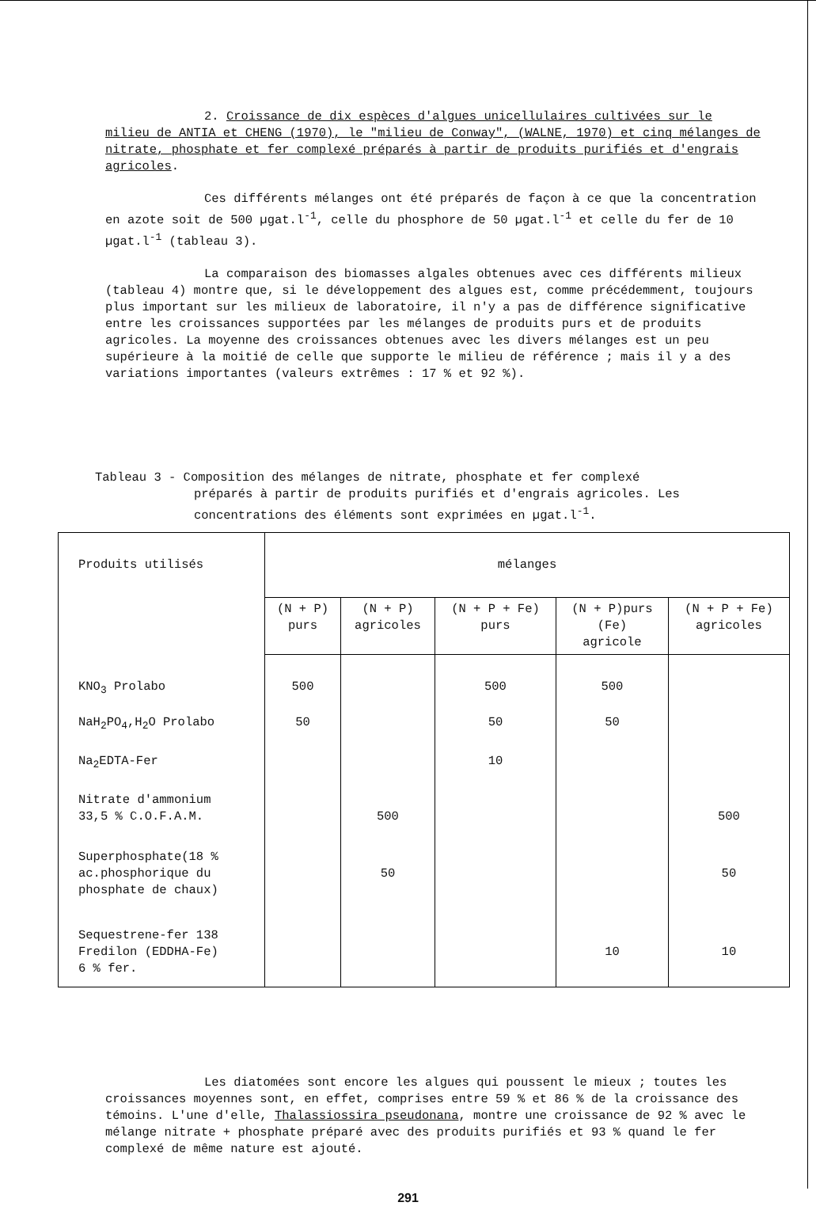2. Croissance de dix espèces d'algues unicellulaires cultivées sur le milieu de ANTIA et CHENG (1970), le "milieu de Conway", (WALNE, 1970) et cinq mélanges de nitrate, phosphate et fer complexé préparés à partir de produits purifiés et d'engrais agricoles.
Ces différents mélanges ont été préparés de façon à ce que la concentration en azote soit de 500 µgat.l<sup>-1</sup>, celle du phosphore de 50 µgat.l<sup>-1</sup> et celle du fer de 10 µgat.l<sup>-1</sup> (tableau 3).
La comparaison des biomasses algales obtenues avec ces différents milieux (tableau 4) montre que, si le développement des algues est, comme précédemment, toujours plus important sur les milieux de laboratoire, il n'y a pas de différence significative entre les croissances supportées par les mélanges de produits purs et de produits agricoles. La moyenne des croissances obtenues avec les divers mélanges est un peu supérieure à la moitié de celle que supporte le milieu de référence ; mais il y a des variations importantes (valeurs extrêmes : 17 % et 92 %).
Tableau 3 - Composition des mélanges de nitrate, phosphate et fer complexé
préparés à partir de produits purifiés et d'engrais agricoles. Les concentrations des éléments sont exprimées en µgat.l<sup>-1</sup>.
| Produits utilisés | mélanges | | | | |
| --- | --- | --- | --- | --- | --- |
| | (N + P) purs | (N + P) agricoles | (N + P + Fe) purs | (N + P)purs (Fe) agricole | (N + P + Fe) agricoles |
| KNO<sub>3</sub> Prolabo | 500 | | 500 | 500 | |
| NaH<sub>2</sub>PO<sub>4</sub>,H<sub>2</sub>O Prolabo | 50 | | 50 | 50 | |
| Na<sub>2</sub>EDTA-Fer | | | 10 | | |
| Nitrate d'ammonium 33,5 % C.O.F.A.M. | | 500 | | | 500 |
| Superphosphate(18 % ac.phosphorique du phosphate de chaux) | | 50 | | | 50 |
| Sequestrene-fer 138 Fredilon (EDDHA-Fe) 6 % fer. | | | | 10 | 10 |
Les diatomées sont encore les algues qui poussent le mieux ; toutes les croissances moyennes sont, en effet, comprises entre 59 % et 86 % de la croissance des témoins. L'une d'elle, Thalassiossira pseudonana, montre une croissance de 92 % avec le mélange nitrate + phosphate préparé avec des produits purifiés et 93 % quand le fer complexé de même nature est ajouté.
291